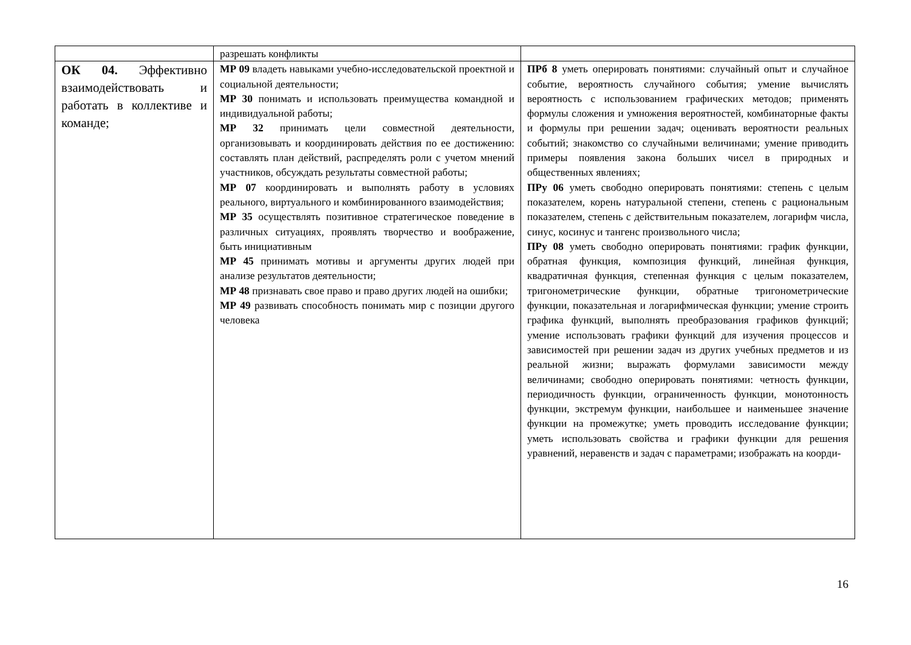| | разрешать конфликты | |
| ОК 04. Эффективно взаимодействовать и работать в коллективе и команде; | МР 09 владеть навыками учебно-исследовательской проектной и социальной деятельности; МР 30 понимать и использовать преимущества командной и индивидуальной работы; МР 32 принимать цели совместной деятельности, организовывать и координировать действия по ее достижению: составлять план действий, распределять роли с учетом мнений участников, обсуждать результаты совместной работы; МР 07 координировать и выполнять работу в условиях реального, виртуального и комбинированного взаимодействия; МР 35 осуществлять позитивное стратегическое поведение в различных ситуациях, проявлять творчество и воображение, быть инициативным МР 45 принимать мотивы и аргументы других людей при анализе результатов деятельности; МР 48 признавать свое право и право других людей на ошибки; МР 49 развивать способность понимать мир с позиции другого человека | ПРб 8 уметь оперировать понятиями: случайный опыт и случайное событие, вероятность случайного события; умение вычислять вероятность с использованием графических методов; применять формулы сложения и умножения вероятностей, комбинаторные факты и формулы при решении задач; оценивать вероятности реальных событий; знакомство со случайными величинами; умение приводить примеры появления закона больших чисел в природных и общественных явлениях; ПРу 06 уметь свободно оперировать понятиями: степень с целым показателем, корень натуральной степени, степень с рациональным показателем, степень с действительным показателем, логарифм числа, синус, косинус и тангенс произвольного числа; ПРу 08 уметь свободно оперировать понятиями: график функции, обратная функция, композиция функций, линейная функция, квадратичная функция, степенная функция с целым показателем, тригонометрические функции, обратные тригонометрические функции, показательная и логарифмическая функции; умение строить графика функций, выполнять преобразования графиков функций; умение использовать графики функций для изучения процессов и зависимостей при решении задач из других учебных предметов и из реальной жизни; выражать формулами зависимости между величинами; свободно оперировать понятиями: четность функции, периодичность функции, ограниченность функции, монотонность функции, экстремум функции, наибольшее и наименьшее значение функции на промежутке; уметь проводить исследование функции; уметь использовать свойства и графики функции для решения уравнений, неравенств и задач с параметрами; изображать на коорди- |
16